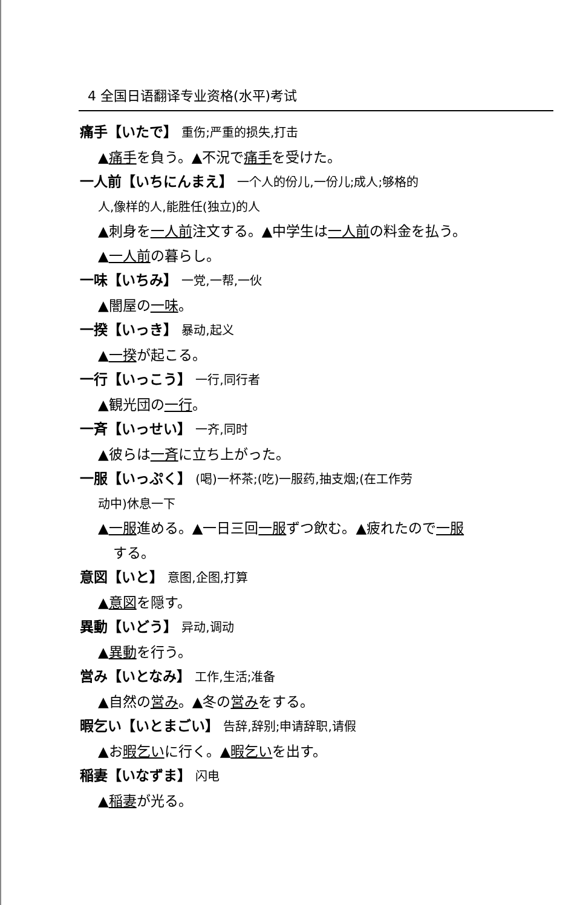4 全国日语翻译专业资格(水平)考试
痛手【いたで】 重伤;严重的损失,打击
▲痛手を負う。▲不況で痛手を受けた。
一人前【いちにんまえ】 一个人的份儿,一份儿;成人;够格的
人,像样的人,能胜任(独立)的人
▲刺身を一人前注文する。▲中学生は一人前の料金を払う。
▲一人前の暮らし。
一味【いちみ】 一党,一帮,一伙
▲闇屋の一味。
一揆【いっき】 暴动,起义
▲一揆が起こる。
一行【いっこう】 一行,同行者
▲観光団の一行。
一斉【いっせい】 一齐,同时
▲彼らは一斉に立ち上がった。
一服【いっぷく】 (喝)一杯茶;(吃)一服药,抽支烟;(在工作劳
动中)休息一下
▲一服進める。▲一日三回一服ずつ飲む。▲疲れたので一服
する。
意図【いと】 意图,企图,打算
▲意図を隠す。
異動【いどう】 异动,调动
▲異動を行う。
営み【いとなみ】 工作,生活;准备
▲自然の営み。▲冬の営みをする。
暇乞い【いとまごい】 告辞,辞别;申请辞职,请假
▲お暇乞いに行く。▲暇乞いを出す。
稲妻【いなずま】 闪电
▲稲妻が光る。